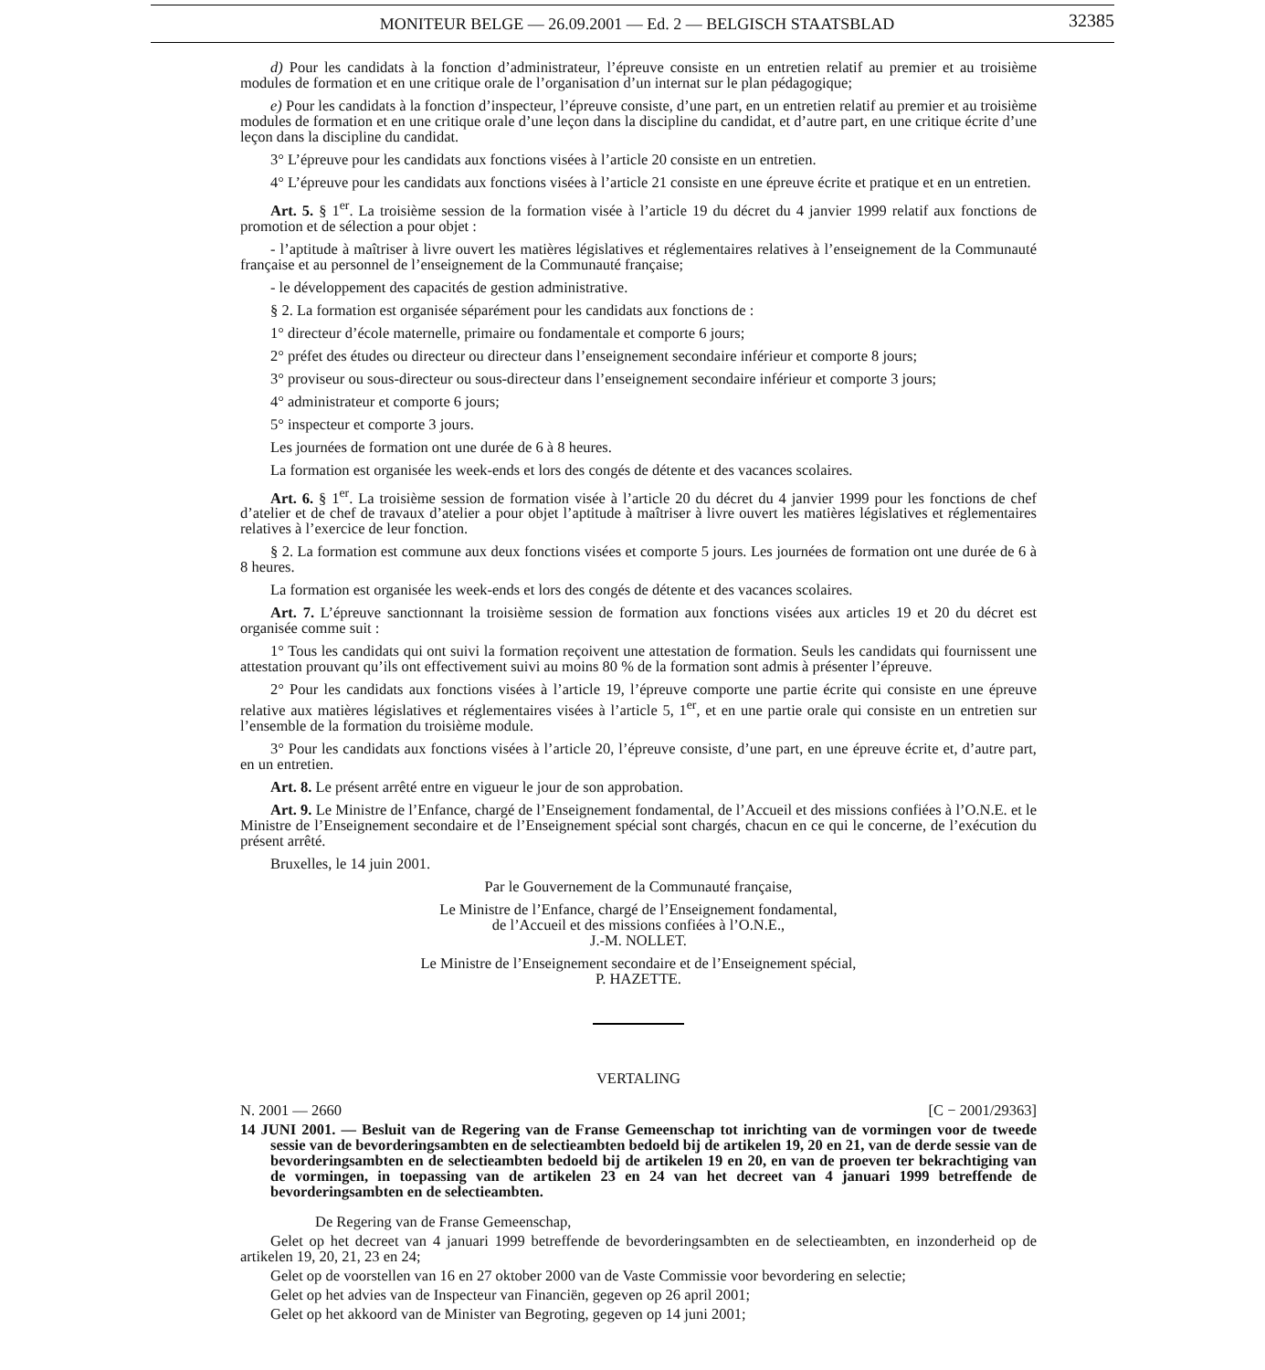MONITEUR BELGE — 26.09.2001 — Ed. 2 — BELGISCH STAATSBLAD
32385
d) Pour les candidats à la fonction d’administrateur, l’épreuve consiste en un entretien relatif au premier et au troisième modules de formation et en une critique orale de l’organisation d’un internat sur le plan pédagogique;
e) Pour les candidats à la fonction d’inspecteur, l’épreuve consiste, d’une part, en un entretien relatif au premier et au troisième modules de formation et en une critique orale d’une leçon dans la discipline du candidat, et d’autre part, en une critique écrite d’une leçon dans la discipline du candidat.
3° L’épreuve pour les candidats aux fonctions visées à l’article 20 consiste en un entretien.
4° L’épreuve pour les candidats aux fonctions visées à l’article 21 consiste en une épreuve écrite et pratique et en un entretien.
Art. 5. § 1<sup>er</sup>. La troisième session de la formation visée à l’article 19 du décret du 4 janvier 1999 relatif aux fonctions de promotion et de sélection a pour objet :
- l’aptitude à maîtriser à livre ouvert les matières législatives et réglementaires relatives à l’enseignement de la Communauté française et au personnel de l’enseignement de la Communauté française;
- le développement des capacités de gestion administrative.
§ 2. La formation est organisée séparément pour les candidats aux fonctions de :
1° directeur d’école maternelle, primaire ou fondamentale et comporte 6 jours;
2° préfet des études ou directeur ou directeur dans l’enseignement secondaire inférieur et comporte 8 jours;
3° proviseur ou sous-directeur ou sous-directeur dans l’enseignement secondaire inférieur et comporte 3 jours;
4° administrateur et comporte 6 jours;
5° inspecteur et comporte 3 jours.
Les journées de formation ont une durée de 6 à 8 heures.
La formation est organisée les week-ends et lors des congés de détente et des vacances scolaires.
Art. 6. § 1<sup>er</sup>. La troisième session de formation visée à l’article 20 du décret du 4 janvier 1999 pour les fonctions de chef d’atelier et de chef de travaux d’atelier a pour objet l’aptitude à maîtriser à livre ouvert les matières législatives et réglementaires relatives à l’exercice de leur fonction.
§ 2. La formation est commune aux deux fonctions visées et comporte 5 jours. Les journées de formation ont une durée de 6 à 8 heures.
La formation est organisée les week-ends et lors des congés de détente et des vacances scolaires.
Art. 7. L’épreuve sanctionnant la troisième session de formation aux fonctions visées aux articles 19 et 20 du décret est organisée comme suit :
1° Tous les candidats qui ont suivi la formation reçoivent une attestation de formation. Seuls les candidats qui fournissent une attestation prouvant qu’ils ont effectivement suivi au moins 80 % de la formation sont admis à présenter l’épreuve.
2° Pour les candidats aux fonctions visées à l’article 19, l’épreuve comporte une partie écrite qui consiste en une épreuve relative aux matières législatives et réglementaires visées à l’article 5, 1<sup>er</sup>, et en une partie orale qui consiste en un entretien sur l’ensemble de la formation du troisième module.
3° Pour les candidats aux fonctions visées à l’article 20, l’épreuve consiste, d’une part, en une épreuve écrite et, d’autre part, en un entretien.
Art. 8. Le présent arrêté entre en vigueur le jour de son approbation.
Art. 9. Le Ministre de l’Enfance, chargé de l’Enseignement fondamental, de l’Accueil et des missions confiées à l’O.N.E. et le Ministre de l’Enseignement secondaire et de l’Enseignement spécial sont chargés, chacun en ce qui le concerne, de l’exécution du présent arrêté.
Bruxelles, le 14 juin 2001.
Par le Gouvernement de la Communauté française,
Le Ministre de l’Enfance, chargé de l’Enseignement fondamental,
de l’Accueil et des missions confiées à l’O.N.E.,
J.-M. NOLLET.
Le Ministre de l’Enseignement secondaire et de l’Enseignement spécial,
P. HAZETTE.
VERTALING
N. 2001 — 2660 [C − 2001/29363]
14 JUNI 2001. — Besluit van de Regering van de Franse Gemeenschap tot inrichting van de vormingen voor de tweede sessie van de bevorderingsambten en de selectieambten bedoeld bij de artikelen 19, 20 en 21, van de derde sessie van de bevorderingsambten en de selectieambten bedoeld bij de artikelen 19 en 20, en van de proeven ter bekrachtiging van de vormingen, in toepassing van de artikelen 23 en 24 van het decreet van 4 januari 1999 betreffende de bevorderingsambten en de selectieambten.
De Regering van de Franse Gemeenschap,
Gelet op het decreet van 4 januari 1999 betreffende de bevorderingsambten en de selectieambten, en inzonderheid op de artikelen 19, 20, 21, 23 en 24;
Gelet op de voorstellen van 16 en 27 oktober 2000 van de Vaste Commissie voor bevordering en selectie;
Gelet op het advies van de Inspecteur van Financiën, gegeven op 26 april 2001;
Gelet op het akkoord van de Minister van Begroting, gegeven op 14 juni 2001;